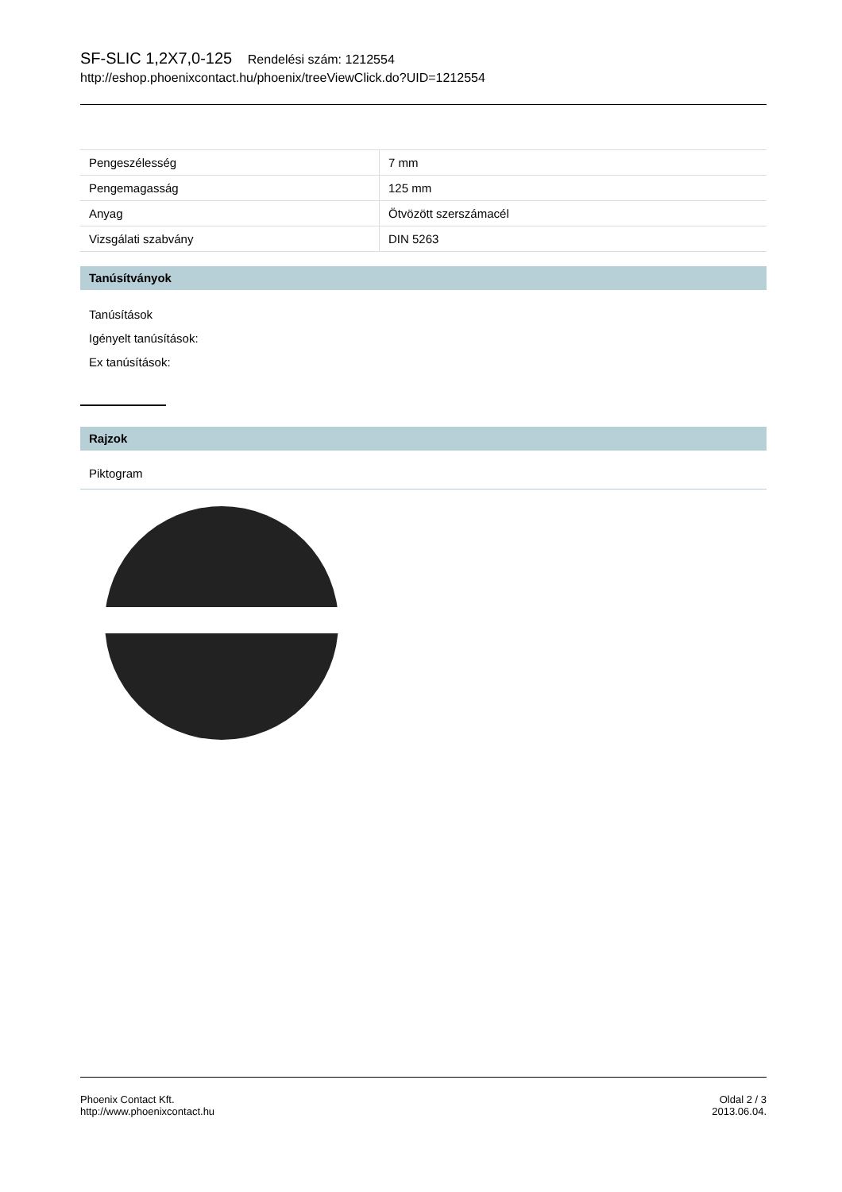SF-SLIC 1,2X7,0-125 Rendelési szám: 1212554
http://eshop.phoenixcontact.hu/phoenix/treeViewClick.do?UID=1212554
| Pengeszélesség | 7 mm |
| Pengemagasság | 125 mm |
| Anyag | Ötvözött szerszámacél |
| Vizsgálati szabvány | DIN 5263 |
Tanúsítványok
Tanúsítások
Igényelt tanúsítások:
Ex tanúsítások:
Rajzok
Piktogram
Phoenix Contact Kft.
http://www.phoenixcontact.hu
Oldal 2 / 3
2013.06.04.